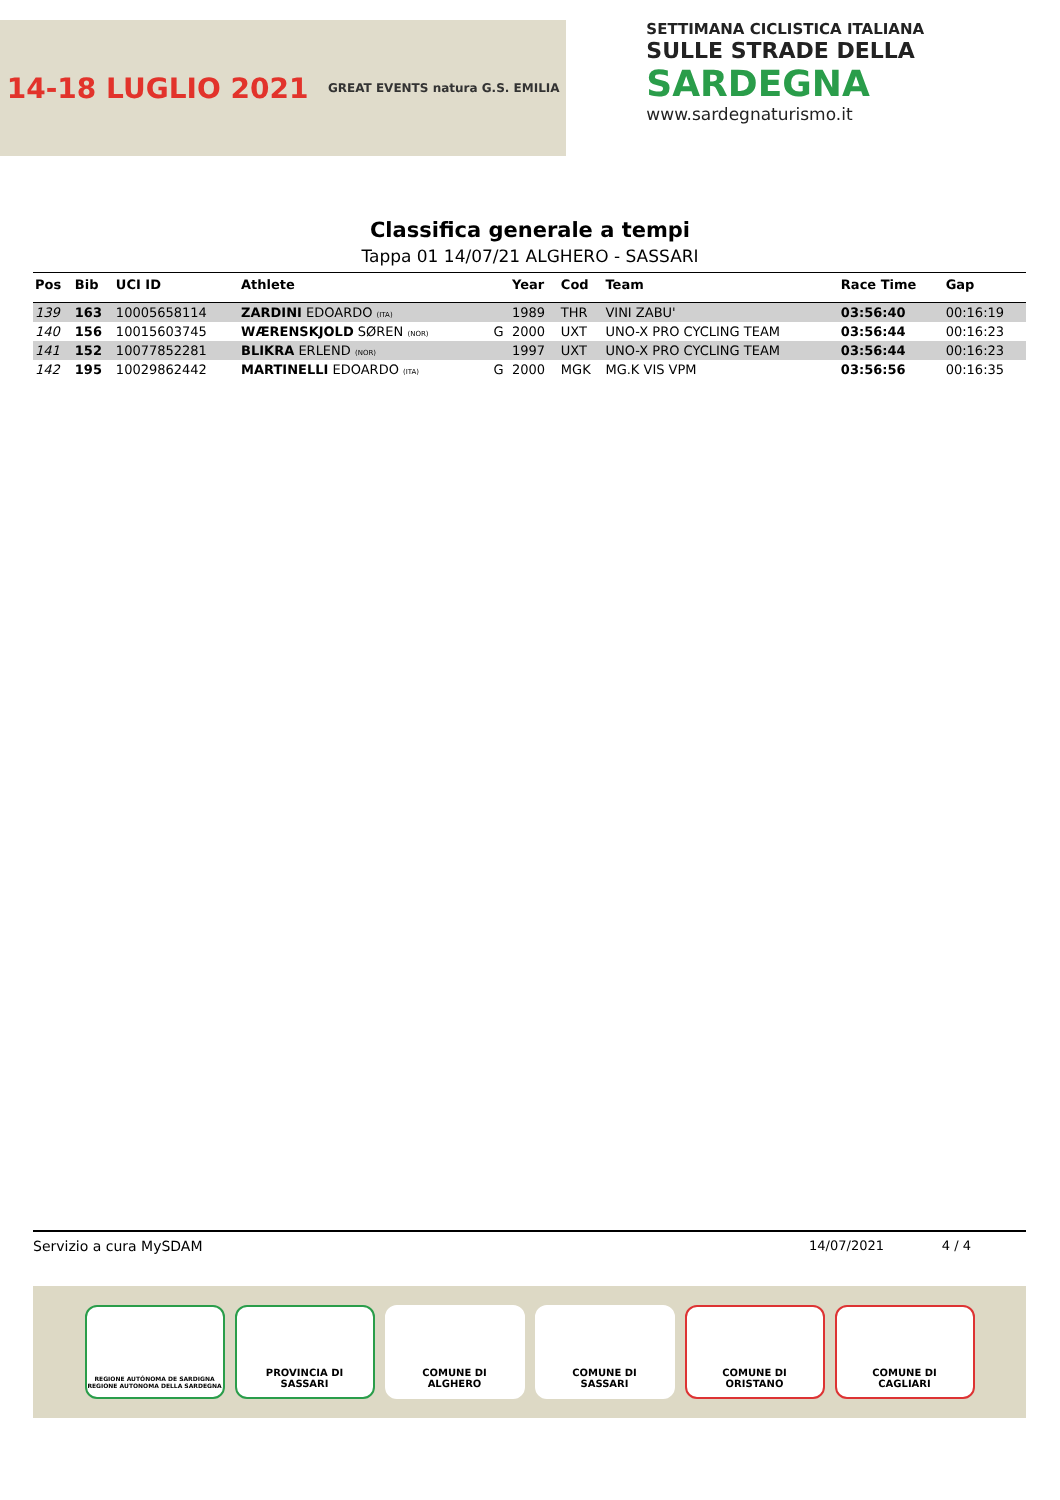14-18 LUGLIO 2021 GREAT EVENTS natura G.S. EMILIA
SETTIMANA CICLISTICA ITALIANA
SULLE STRADE DELLA
SARDEGNA
www.sardegnaturismo.it
Classifica generale a tempi
Tappa 01 14/07/21 ALGHERO - SASSARI
| Pos | Bib | UCI ID | Athlete | | Year | Cod | Team | Race Time | Gap |
| --- | --- | --- | --- | --- | --- | --- | --- | --- | --- |
| 139 | 163 | 10005658114 | ZARDINI EDOARDO (ITA) | | 1989 | THR | VINI ZABU' | 03:56:40 | 00:16:19 |
| 140 | 156 | 10015603745 | WÆRENSKJOLD SØREN (NOR) | G | 2000 | UXT | UNO-X PRO CYCLING TEAM | 03:56:44 | 00:16:23 |
| 141 | 152 | 10077852281 | BLIKRA ERLEND (NOR) | | 1997 | UXT | UNO-X PRO CYCLING TEAM | 03:56:44 | 00:16:23 |
| 142 | 195 | 10029862442 | MARTINELLI EDOARDO (ITA) | G | 2000 | MGK | MG.K VIS VPM | 03:56:56 | 00:16:35 |
Servizio a cura MySDAM 14/07/2021 4 / 4
REGIONE AUTÓNOMA DE SARDIGNA
REGIONE AUTONOMA DELLA SARDEGNA
PROVINCIA DI
SASSARI
COMUNE DI
ALGHERO
COMUNE DI
SASSARI
COMUNE DI
ORISTANO
COMUNE DI
CAGLIARI